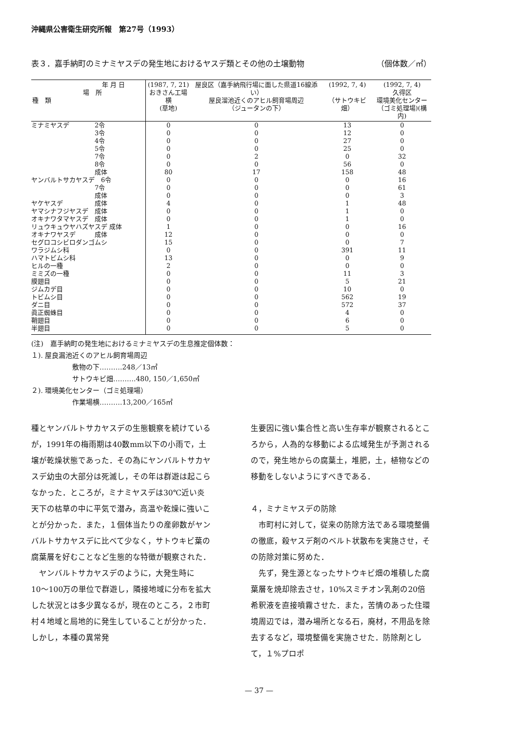沖縄県公害衛生研究所報　第27号（1993）
表３．嘉手納町のミナミヤスデの発生地におけるヤスデ類とその他の土壌動物 （個体数／㎡）
| 年 月 日 場 所 種 類 | (1987, 7, 21) おきさん工場横 (草地) | 屋良区（嘉手納飛行場に面した県道16線添い） 屋良溜池近くのアヒル飼育場周辺 （ジュータンの下） | (1992, 7, 4) （サトウキビ畑） | (1992, 7, 4) 久得区 環境美化センター （ゴミ処理場)(構内) |
| --- | --- | --- | --- | --- |
| ミナミヤスデ 2令 | 0 | 0 | 13 | 0 |
| 3令 | 0 | 0 | 12 | 0 |
| 4令 | 0 | 0 | 27 | 0 |
| 5令 | 0 | 0 | 25 | 0 |
| 7令 | 0 | 2 | 0 | 32 |
| 8令 | 0 | 0 | 56 | 0 |
| 成体 | 80 | 17 | 158 | 48 |
| ヤンバルトサカヤスデ 6令 | 0 | 0 | 0 | 16 |
| 7令 | 0 | 0 | 0 | 61 |
| 成体 | 0 | 0 | 0 | 3 |
| ヤケヤスデ 成体 | 4 | 0 | 1 | 48 |
| ヤマシナフジヤスデ 成体 | 0 | 0 | 1 | 0 |
| オキナワタマヤスデ 成体 | 0 | 0 | 1 | 0 |
| リュウキュウヤハズヤスデ 成体 | 1 | 0 | 0 | 16 |
| オキナワヤスデ 成体 | 12 | 0 | 0 | 0 |
| セグロコシビロダンゴムシ | 15 | 0 | 0 | 7 |
| ワラジムシ科 | 0 | 0 | 391 | 11 |
| ハマトビムシ科 | 13 | 0 | 0 | 9 |
| ヒルの一種 | 2 | 0 | 0 | 0 |
| ミミズの一種 | 0 | 0 | 11 | 3 |
| 膜翅目 | 0 | 0 | 5 | 21 |
| ジムカデ目 | 0 | 0 | 10 | 0 |
| トビムシ目 | 0 | 0 | 562 | 19 |
| ダニ目 | 0 | 0 | 572 | 37 |
| 眞正蜘蛛目 | 0 | 0 | 4 | 0 |
| 鞘翅目 | 0 | 0 | 6 | 0 |
| 半翅目 | 0 | 0 | 5 | 0 |
(注)　嘉手納町の発生地におけるミナミヤスデの生息推定個体数：
１). 屋良漏池近くのアヒル飼育場周辺
　　　　　　敷物の下……….248／13㎡
　　　　　　サトウキビ畑……….480, 150／1,650㎡
２). 環境美化センター（ゴミ処理場）
　　　　　　作業場横……….13,200／165㎡
種とヤンバルトサカヤスデの生態観察を続けているが，1991年の梅雨期は40数mm以下の小雨で，土壌が乾燥状態であった．その為にヤンバルトサカヤスデ幼虫の大部分は死滅し，その年は群遊は起こらなかった．ところが，ミナミヤスデは30℃近い炎天下の枯草の中に平気で潜み，高温や乾燥に強いことが分かった．また，１個体当たりの産卵数がヤンバルトサカヤスデに比べて少なく，サトウキビ葉の腐葉層を好むことなど生態的な特徴が観察された．
　ヤンバルトサカヤスデのように，大発生時に10〜100万の単位で群遊し，隣接地域に分布を拡大した状況とは多少異なるが，現在のところ，２市町村４地域と局地的に発生していることが分かった．しかし，本種の異常発
生要因に強い集合性と高い生存率が観察されるところから，人為的な移動による広域発生が予測されるので，発生地からの腐葉土，堆肥，土，植物などの移動をしないようにすべきである．
４，ミナミヤスデの防除
　市町村に対して，従来の防除方法である環境整備の徹底，殺ヤスデ剤のベルト状散布を実施させ，その防除対策に努めた．
　先ず，発生源となったサトウキビ畑の堆積した腐葉層を焼却除去させ，10%スミチオン乳剤の20倍希釈液を直接噴霧させた．また，苦情のあった住環境周辺では，潜み場所となる石，廃材，不用品を除去するなど，環境整備を実施させた．防除剤として，１%プロポ
— 37 —